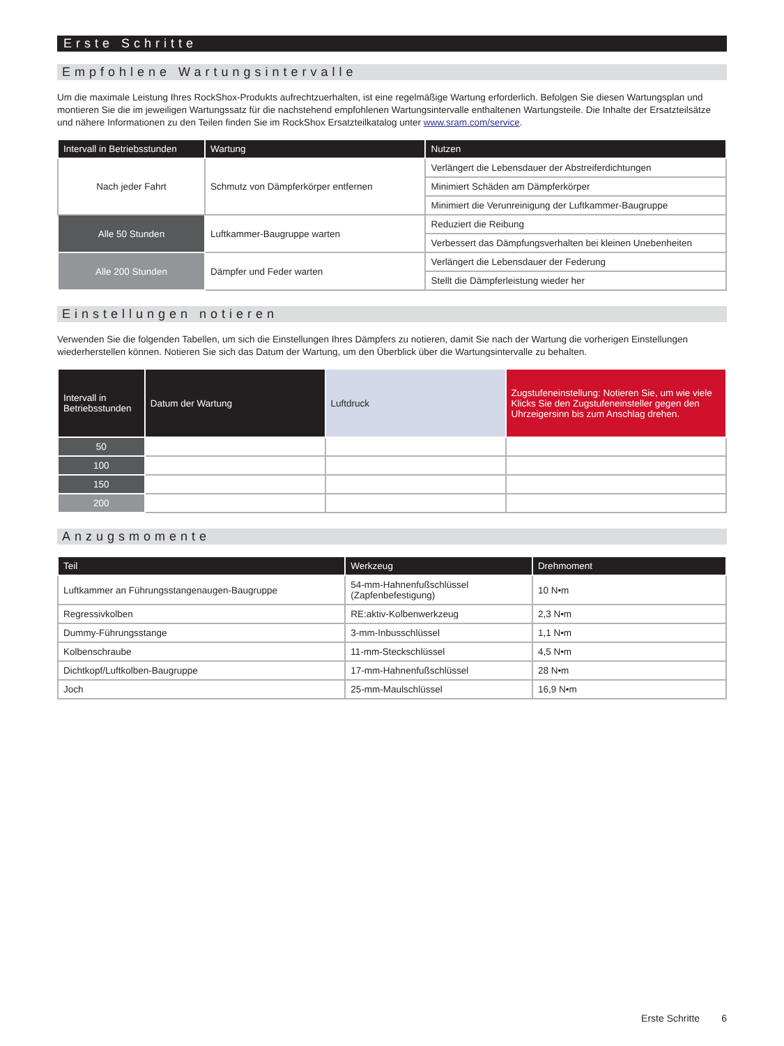Erste Schritte
Empfohlene Wartungsintervalle
Um die maximale Leistung Ihres RockShox-Produkts aufrechtzuerhalten, ist eine regelmäßige Wartung erforderlich. Befolgen Sie diesen Wartungsplan und montieren Sie die im jeweiligen Wartungssatz für die nachstehend empfohlenen Wartungsintervalle enthaltenen Wartungsteile. Die Inhalte der Ersatzteilsätze und nähere Informationen zu den Teilen finden Sie im RockShox Ersatzteilkatalog unter www.sram.com/service.
| Intervall in Betriebsstunden | Wartung | Nutzen |
| --- | --- | --- |
| Nach jeder Fahrt | Schmutz von Dämpferkörper entfernen | Verlängert die Lebensdauer der Abstreiferdichtungen |
| | | Minimiert Schäden am Dämpferkörper |
| | | Minimiert die Verunreinigung der Luftkammer-Baugruppe |
| Alle 50 Stunden | Luftkammer-Baugruppe warten | Reduziert die Reibung |
| | | Verbessert das Dämpfungsverhalten bei kleinen Unebenheiten |
| Alle 200 Stunden | Dämpfer und Feder warten | Verlängert die Lebensdauer der Federung |
| | | Stellt die Dämpferleistung wieder her |
Einstellungen notieren
Verwenden Sie die folgenden Tabellen, um sich die Einstellungen Ihres Dämpfers zu notieren, damit Sie nach der Wartung die vorherigen Einstellungen wiederherstellen können. Notieren Sie sich das Datum der Wartung, um den Überblick über die Wartungsintervalle zu behalten.
| Intervall in Betriebsstunden | Datum der Wartung | Luftdruck | Zugstufeneinstellung: Notieren Sie, um wie viele Klicks Sie den Zugstufeneinsteller gegen den Uhrzeigersinn bis zum Anschlag drehen. |
| --- | --- | --- | --- |
| 50 | | | |
| 100 | | | |
| 150 | | | |
| 200 | | | |
Anzugsmomente
| Teil | Werkzeug | Drehmoment |
| --- | --- | --- |
| Luftkammer an Führungsstangenaugen-Baugruppe | 54-mm-Hahnenfußschlüssel (Zapfenbefestigung) | 10 N•m |
| Regressivkolben | RE:aktiv-Kolbenwerkzeug | 2,3 N•m |
| Dummy-Führungsstange | 3-mm-Inbusschlüssel | 1,1 N•m |
| Kolbenschraube | 11-mm-Steckschlüssel | 4,5 N•m |
| Dichtkopf/Luftkolben-Baugruppe | 17-mm-Hahnenfußschlüssel | 28 N•m |
| Joch | 25-mm-Maulschlüssel | 16,9 N•m |
Erste Schritte 6